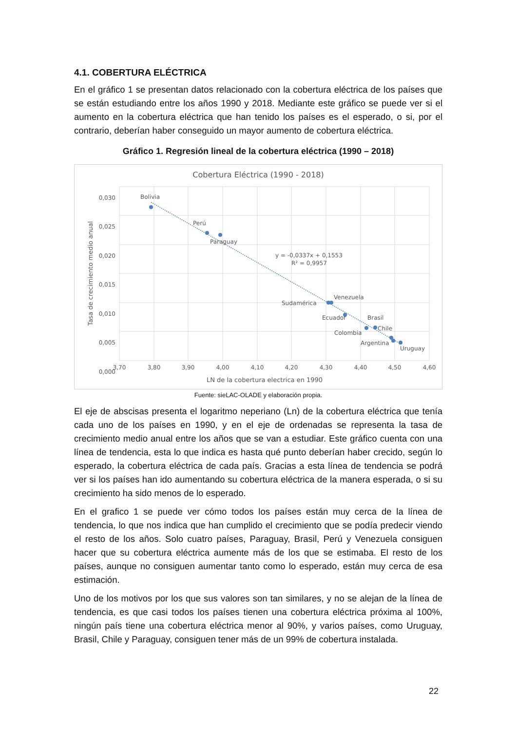4.1. COBERTURA ELÉCTRICA
En el gráfico 1 se presentan datos relacionado con la cobertura eléctrica de los países que se están estudiando entre los años 1990 y 2018. Mediante este gráfico se puede ver si el aumento en la cobertura eléctrica que han tenido los países es el esperado, o si, por el contrario, deberían haber conseguido un mayor aumento de cobertura eléctrica.
Gráfico 1. Regresión lineal de la cobertura eléctrica (1990 – 2018)
Cobertura Eléctrica (1990 - 2018)
0,030
0,025
0,020
0,015
0,010
0,005
0,000
3,70
3,80
3,90
4,00
4,10
4,20
4,30
4,40
4,50
4,60
Bolivia
Perú
Paraguay
y = -0,0337x + 0,1553
R² = 0,9957
Sudamérica
Venezuela
Ecuador
Brasil
Colombia
Chile
Argentina
Uruguay
Tasa de crecimiento medio anual
LN de la cobertura electrica en 1990
Fuente: sieLAC-OLADE y elaboración propia.
El eje de abscisas presenta el logaritmo neperiano (Ln) de la cobertura eléctrica que tenía cada uno de los países en 1990, y en el eje de ordenadas se representa la tasa de crecimiento medio anual entre los años que se van a estudiar. Este gráfico cuenta con una línea de tendencia, esta lo que indica es hasta qué punto deberían haber crecido, según lo esperado, la cobertura eléctrica de cada país. Gracias a esta línea de tendencia se podrá ver si los países han ido aumentando su cobertura eléctrica de la manera esperada, o si su crecimiento ha sido menos de lo esperado.
En el grafico 1 se puede ver cómo todos los países están muy cerca de la línea de tendencia, lo que nos indica que han cumplido el crecimiento que se podía predecir viendo el resto de los años. Solo cuatro países, Paraguay, Brasil, Perú y Venezuela consiguen hacer que su cobertura eléctrica aumente más de los que se estimaba. El resto de los países, aunque no consiguen aumentar tanto como lo esperado, están muy cerca de esa estimación.
Uno de los motivos por los que sus valores son tan similares, y no se alejan de la línea de tendencia, es que casi todos los países tienen una cobertura eléctrica próxima al 100%, ningún país tiene una cobertura eléctrica menor al 90%, y varios países, como Uruguay, Brasil, Chile y Paraguay, consiguen tener más de un 99% de cobertura instalada.
22